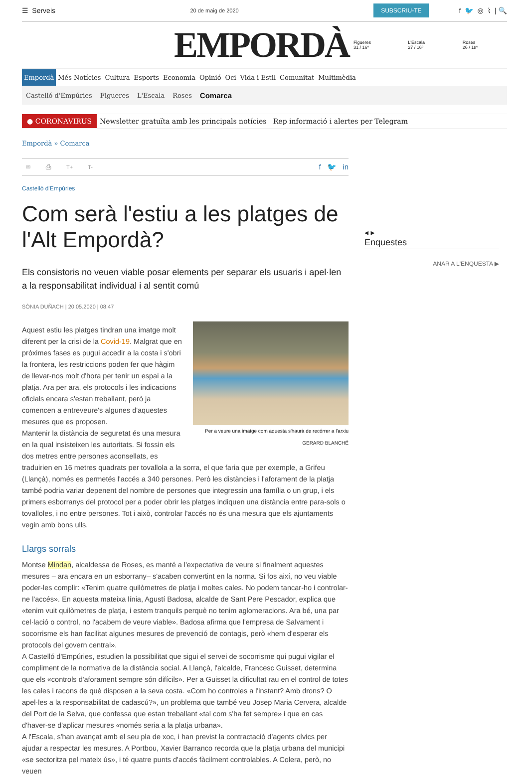☰ Serveis 20 de maig de 2020 SUBSCRIU-TE f 🐦 ◎ ⌇ | 🔍
EMPORDÀ
Figueres
31 / 16º
L'Escala
27 / 16º
Roses
26 / 18º
Empordà Més Notícies Cultura Esports Economia Opinió Oci Vida i Estil Comunitat Multimèdia
Castelló d'Empúries Figueres L'Escala Roses Comarca
● CORONAVIRUS Newsletter gratuïta amb les principals notícies Rep informació i alertes per Telegram
Empordà » Comarca
✉ ⎙ T+ T- f 🐦 in
Castelló d'Empúries
Com serà l'estiu a les platges de l'Alt Empordà?
Els consistoris no veuen viable posar elements per separar els usuaris i apel·len a la responsabilitat individual i al sentit comú
SÒNIA DUÑACH | 20.05.2020 | 08:47
Per a veure una imatge com aquesta s'haurà de recórrer a l'arxiu GERARD BLANCHÉ
Aquest estiu les platges tindran una imatge molt diferent per la crisi de la Covid-19. Malgrat que en pròximes fases es pugui accedir a la costa i s'obri la frontera, les restriccions poden fer que hàgim de llevar-nos molt d'hora per tenir un espai a la platja. Ara per ara, els protocols i les indicacions oficials encara s'estan treballant, però ja comencen a entreveure's algunes d'aquestes mesures que es proposen.
Mantenir la distància de seguretat és una mesura en la qual insisteixen les autoritats. Si fossin els dos metres entre persones aconsellats, es traduirien en 16 metres quadrats per tovallola a la sorra, el que faria que per exemple, a Grifeu (Llançà), només es permetés l'accés a 340 persones. Però les distàncies i l'aforament de la platja també podria variar depenent del nombre de persones que integressin una família o un grup, i els primers esborranys del protocol per a poder obrir les platges indiquen una distància entre para-sols o tovalloles, i no entre persones. Tot i això, controlar l'accés no és una mesura que els ajuntaments vegin amb bons ulls.
Llargs sorrals
Montse Mindan, alcaldessa de Roses, es manté a l'expectativa de veure si finalment aquestes mesures – ara encara en un esborrany– s'acaben convertint en la norma. Si fos així, no veu viable poder-les complir: «Tenim quatre quilòmetres de platja i moltes cales. No podem tancar-ho i controlar-ne l'accés». En aquesta mateixa línia, Agustí Badosa, alcalde de Sant Pere Pescador, explica que «tenim vuit quilòmetres de platja, i estem tranquils perquè no tenim aglomeracions. Ara bé, una par cel·lació o control, no l'acabem de veure viable». Badosa afirma que l'empresa de Salvament i socorrisme els han facilitat algunes mesures de prevenció de contagis, però «hem d'esperar els protocols del govern central».
A Castelló d'Empúries, estudien la possibilitat que sigui el servei de socorrisme qui pugui vigilar el compliment de la normativa de la distància social. A Llançà, l'alcalde, Francesc Guisset, determina que els «controls d'aforament sempre són difícils». Per a Guisset la dificultat rau en el control de totes les cales i racons de què disposen a la seva costa. «Com ho controles a l'instant? Amb drons? O apel·les a la responsabilitat de cadascú?», un problema que també veu Josep Maria Cervera, alcalde del Port de la Selva, que confessa que estan treballant «tal com s'ha fet sempre» i que en cas d'haver-se d'aplicar mesures «només seria a la platja urbana».
A l'Escala, s'han avançat amb el seu pla de xoc, i han previst la contractació d'agents cívics per ajudar a respectar les mesures. A Portbou, Xavier Barranco recorda que la platja urbana del municipi «se sectoritza pel mateix ús», i té quatre punts d'accés fàcilment controlables. A Colera, però, no veuen
◂ ▸
Enquestes
ANAR A L'ENQUESTA ▶